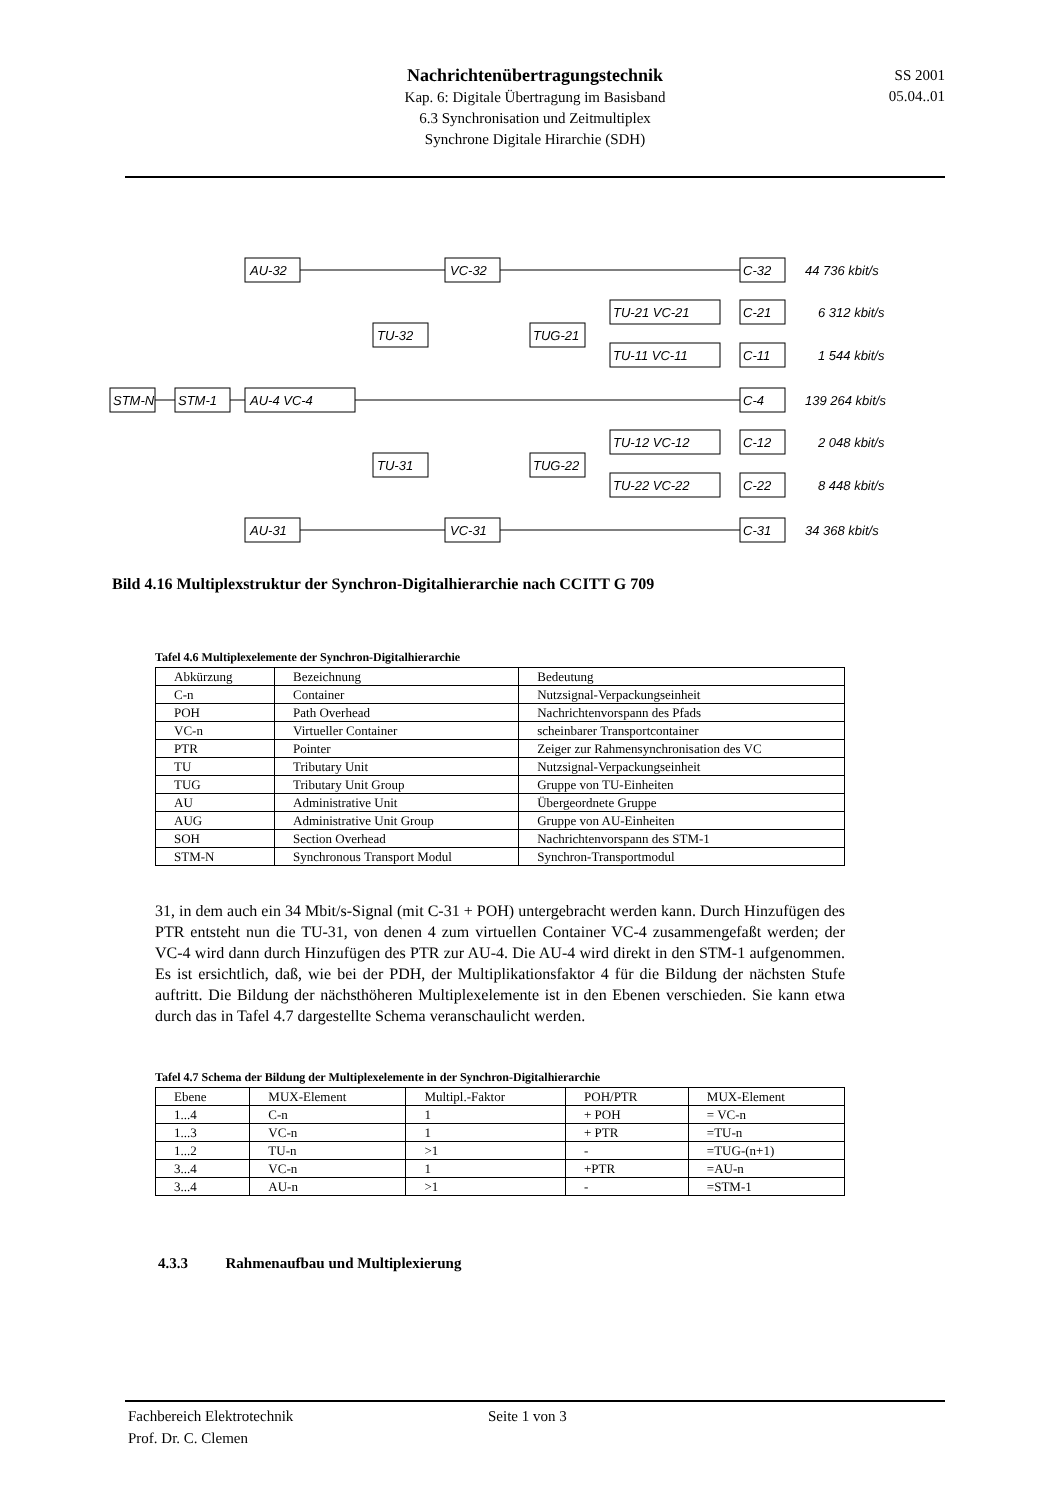Nachrichtenübertragungstechnik
Kap. 6: Digitale Übertragung im Basisband
6.3 Synchronisation und Zeitmultiplex
Synchrone Digitale Hirarchie (SDH)
SS 2001
05.04..01
STM-N
STM-1
AU-32
AU-4 VC-4
AU-31
TU-32
TU-31
VC-32
VC-31
TUG-21
TUG-22
TU-21 VC-21
TU-11 VC-11
TU-12 VC-12
TU-22 VC-22
C-32
C-21
C-11
C-4
C-12
C-22
C-31
44 736 kbit/s
6 312 kbit/s
1 544 kbit/s
139 264 kbit/s
2 048 kbit/s
8 448 kbit/s
34 368 kbit/s
Bild 4.16 Multiplexstruktur der Synchron-Digitalhierarchie nach CCITT G 709
Tafel 4.6 Multiplexelemente der Synchron-Digitalhierarchie
| Abkürzung | Bezeichnung | Bedeutung |
| --- | --- | --- |
| C-n | Container | Nutzsignal-Verpackungseinheit |
| POH | Path Overhead | Nachrichtenvorspann des Pfads |
| VC-n | Virtueller Container | scheinbarer Transportcontainer |
| PTR | Pointer | Zeiger zur Rahmensynchronisation des VC |
| TU | Tributary Unit | Nutzsignal-Verpackungseinheit |
| TUG | Tributary Unit Group | Gruppe von TU-Einheiten |
| AU | Administrative Unit | Übergeordnete Gruppe |
| AUG | Administrative Unit Group | Gruppe von AU-Einheiten |
| SOH | Section Overhead | Nachrichtenvorspann des STM-1 |
| STM-N | Synchronous Transport Modul | Synchron-Transportmodul |
31, in dem auch ein 34 Mbit/s-Signal (mit C-31 + POH) untergebracht werden kann. Durch Hinzufügen des PTR entsteht nun die TU-31, von denen 4 zum virtuellen Container VC-4 zusammengefaßt werden; der VC-4 wird dann durch Hinzufügen des PTR zur AU-4. Die AU-4 wird direkt in den STM-1 aufgenommen. Es ist ersichtlich, daß, wie bei der PDH, der Multiplikationsfaktor 4 für die Bildung der nächsten Stufe auftritt. Die Bildung der nächsthöheren Multiplexelemente ist in den Ebenen verschieden. Sie kann etwa durch das in Tafel 4.7 dargestellte Schema veranschaulicht werden.
Tafel 4.7 Schema der Bildung der Multiplexelemente in der Synchron-Digitalhierarchie
| Ebene | MUX-Element | Multipl.-Faktor | POH/PTR | MUX-Element |
| --- | --- | --- | --- | --- |
| 1...4 | C-n | 1 | + POH | = VC-n |
| 1...3 | VC-n | 1 | + PTR | =TU-n |
| 1...2 | TU-n | >1 | - | =TUG-(n+1) |
| 3...4 | VC-n | 1 | +PTR | =AU-n |
| 3...4 | AU-n | >1 | - | =STM-1 |
4.3.3 Rahmenaufbau und Multiplexierung
Fachbereich Elektrotechnik
Prof. Dr. C. Clemen
Seite 1 von 3